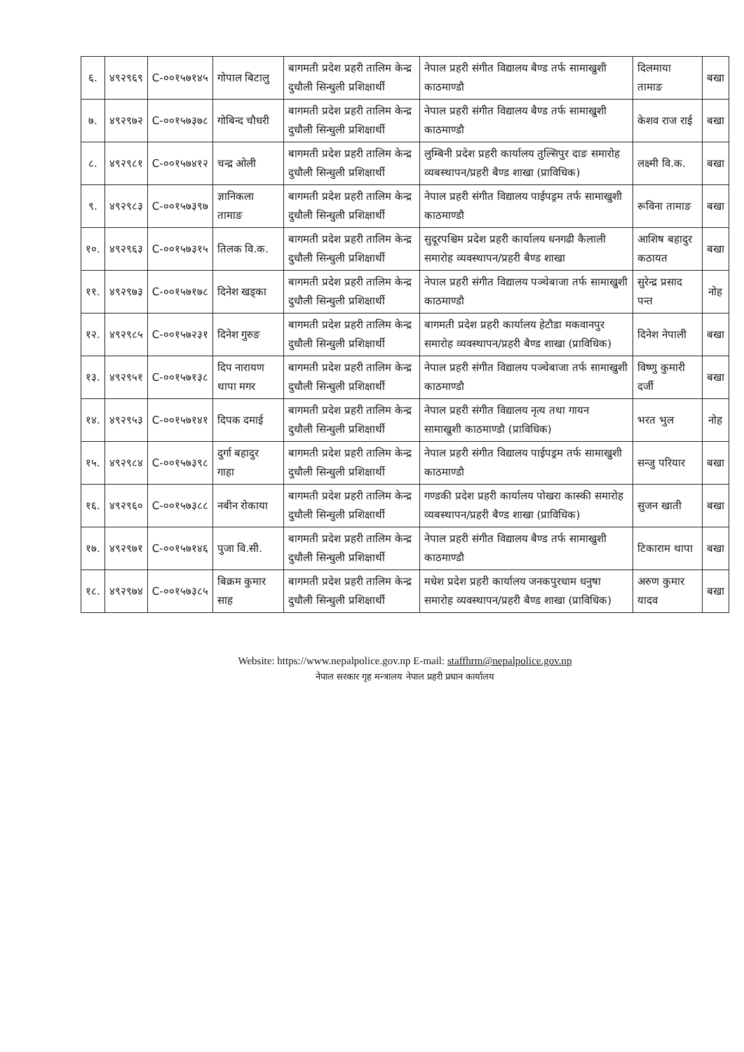| ६. | ४९२९६९ | C-००१५७१४५ | गोपाल बिटालु | बागमती प्रदेश प्रहरी तालिम केन्द्र दुधौली सिन्धुली प्रशिक्षार्थी | नेपाल प्रहरी संगीत विद्यालय बैण्ड तर्फ सामाखुशी काठमाण्डौ | दिलमाया तामाङ | बखा |
| ७. | ४९२९७२ | C-००१५७३७८ | गोबिन्द चौधरी | बागमती प्रदेश प्रहरी तालिम केन्द्र दुधौली सिन्धुली प्रशिक्षार्थी | नेपाल प्रहरी संगीत विद्यालय बैण्ड तर्फ सामाखुशी काठमाण्डौ | केशव राज राई | बखा |
| ८. | ४९२९८१ | C-००१५७४१२ | चन्द्र ओली | बागमती प्रदेश प्रहरी तालिम केन्द्र दुधौली सिन्धुली प्रशिक्षार्थी | लुम्बिनी प्रदेश प्रहरी कार्यालय तुल्सिपुर दाङ समारोह व्यबस्थापन/प्रहरी बैण्ड शाखा (प्राविधिक) | लक्ष्मी वि.क. | बखा |
| ९. | ४९२९८३ | C-००१५७३९७ | ज्ञानिकला तामाङ | बागमती प्रदेश प्रहरी तालिम केन्द्र दुधौली सिन्धुली प्रशिक्षार्थी | नेपाल प्रहरी संगीत विद्यालय पाईपड्रम तर्फ सामाखुशी काठमाण्डौ | रूविना तामाङ | बखा |
| १०. | ४९२९६३ | C-००१५७३१५ | तिलक वि.क. | बागमती प्रदेश प्रहरी तालिम केन्द्र दुधौली सिन्धुली प्रशिक्षार्थी | सुदूरपश्चिम प्रदेश प्रहरी कार्यालय धनगढी कैलाली समारोह व्यवस्थापन/प्रहरी बैण्ड शाखा | आशिष बहादुर कठायत | बखा |
| ११. | ४९२९७३ | C-००१५७१७८ | दिनेश खड्का | बागमती प्रदेश प्रहरी तालिम केन्द्र दुधौली सिन्धुली प्रशिक्षार्थी | नेपाल प्रहरी संगीत विद्यालय पञ्चेबाजा तर्फ सामाखुशी काठमाण्डौ | सुरेन्द्र प्रसाद पन्त | नोह |
| १२. | ४९२९८५ | C-००१५७२३१ | दिनेश गुरुङ | बागमती प्रदेश प्रहरी तालिम केन्द्र दुधौली सिन्धुली प्रशिक्षार्थी | बागमती प्रदेश प्रहरी कार्यालय हेटौडा मकवानपुर समारोह व्यवस्थापन/प्रहरी बैण्ड शाखा (प्राविधिक) | दिनेश नेपाली | बखा |
| १३. | ४९२९५१ | C-००१५७१३८ | दिप नारायण थापा मगर | बागमती प्रदेश प्रहरी तालिम केन्द्र दुधौली सिन्धुली प्रशिक्षार्थी | नेपाल प्रहरी संगीत विद्यालय पञ्चेबाजा तर्फ सामाखुशी काठमाण्डौ | विष्णु कुमारी दर्जी | बखा |
| १४. | ४९२९५३ | C-००१५७१४१ | दिपक दमाई | बागमती प्रदेश प्रहरी तालिम केन्द्र दुधौली सिन्धुली प्रशिक्षार्थी | नेपाल प्रहरी संगीत विद्यालय नृत्य तथा गायन सामाखुशी काठमाण्डौ (प्राविधिक) | भरत भुल | नोह |
| १५. | ४९२९८४ | C-००१५७३९८ | दुर्गा बहादुर गाहा | बागमती प्रदेश प्रहरी तालिम केन्द्र दुधौली सिन्धुली प्रशिक्षार्थी | नेपाल प्रहरी संगीत विद्यालय पाईपड्रम तर्फ सामाखुशी काठमाण्डौ | सन्जु परियार | बखा |
| १६. | ४९२९६० | C-००१५७३८८ | नबीन रोकाया | बागमती प्रदेश प्रहरी तालिम केन्द्र दुधौली सिन्धुली प्रशिक्षार्थी | गण्डकी प्रदेश प्रहरी कार्यालय पोखरा कास्की समारोह व्यबस्थापन/प्रहरी बैण्ड शाखा (प्राविधिक) | सुजन खाती | बखा |
| १७. | ४९२९७१ | C-००१५७१४६ | पुजा वि.सी. | बागमती प्रदेश प्रहरी तालिम केन्द्र दुधौली सिन्धुली प्रशिक्षार्थी | नेपाल प्रहरी संगीत विद्यालय बैण्ड तर्फ सामाखुशी काठमाण्डौ | टिकाराम थापा | बखा |
| १८. | ४९२९७४ | C-००१५७३८५ | बिक्रम कुमार साह | बागमती प्रदेश प्रहरी तालिम केन्द्र दुधौली सिन्धुली प्रशिक्षार्थी | मधेश प्रदेश प्रहरी कार्यालय जनकपुरधाम धनुषा समारोह व्यवस्थापन/प्रहरी बैण्ड शाखा (प्राविधिक) | अरुण कुमार यादव | बखा |
Website: https://www.nepalpolice.gov.np E-mail: staffhrm@nepalpolice.gov.np
नेपाल सरकार गृह मन्त्रालय नेपाल प्रहरी प्रधान कार्यालय